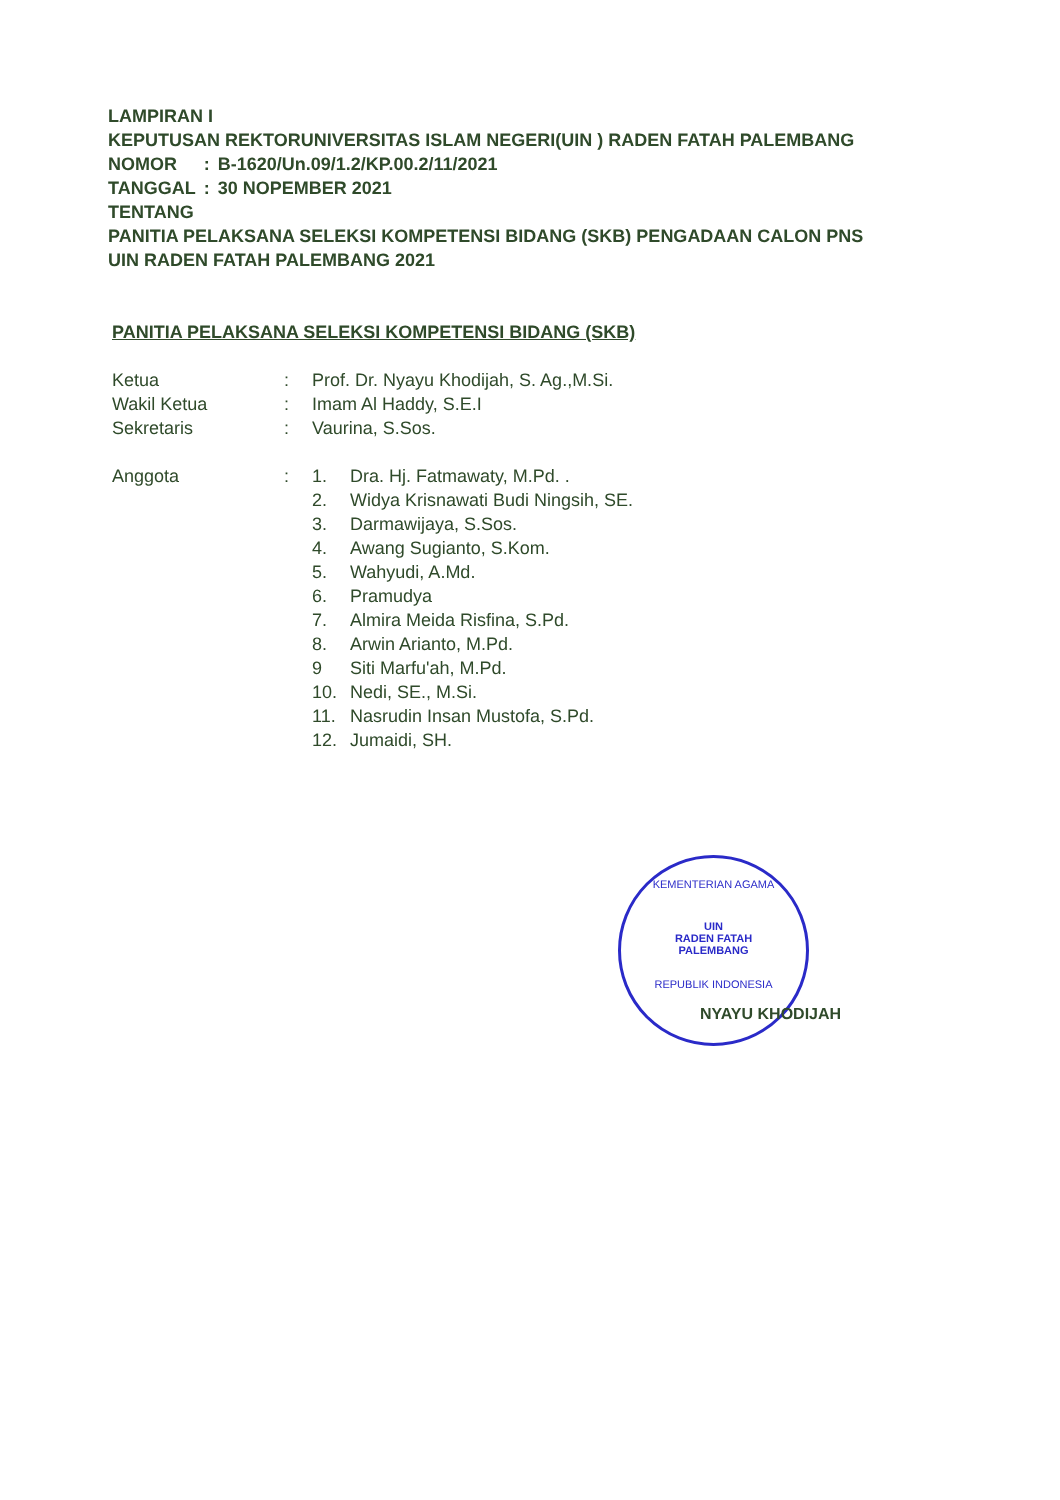LAMPIRAN I
KEPUTUSAN REKTORUNIVERSITAS ISLAM NEGERI(UIN ) RADEN FATAH PALEMBANG
| NOMOR | : | B-1620/Un.09/1.2/KP.00.2/11/2021 |
| TANGGAL | : | 30 NOPEMBER 2021 |
TENTANG
PANITIA PELAKSANA SELEKSI KOMPETENSI BIDANG (SKB) PENGADAAN CALON PNS
UIN RADEN FATAH PALEMBANG 2021
PANITIA PELAKSANA SELEKSI KOMPETENSI BIDANG (SKB)
| Ketua | : | Prof. Dr. Nyayu Khodijah, S. Ag.,M.Si. | |
| Wakil Ketua | : | Imam Al Haddy, S.E.I | |
| Sekretaris | : | Vaurina, S.Sos. | |
| Anggota | : | 1. | Dra. Hj. Fatmawaty, M.Pd. . |
| | | 2. | Widya Krisnawati Budi Ningsih, SE. |
| | | 3. | Darmawijaya, S.Sos. |
| | | 4. | Awang Sugianto, S.Kom. |
| | | 5. | Wahyudi, A.Md. |
| | | 6. | Pramudya |
| | | 7. | Almira Meida Risfina, S.Pd. |
| | | 8. | Arwin Arianto, M.Pd. |
| | | 9 | Siti Marfu'ah, M.Pd. |
| | | 10. | Nedi, SE., M.Si. |
| | | 11. | Nasrudin Insan Mustofa, S.Pd. |
| | | 12. | Jumaidi, SH. |
KEMENTERIAN AGAMA
UIN
RADEN FATAH
PALEMBANG
REPUBLIK INDONESIA
NYAYU KHODIJAH